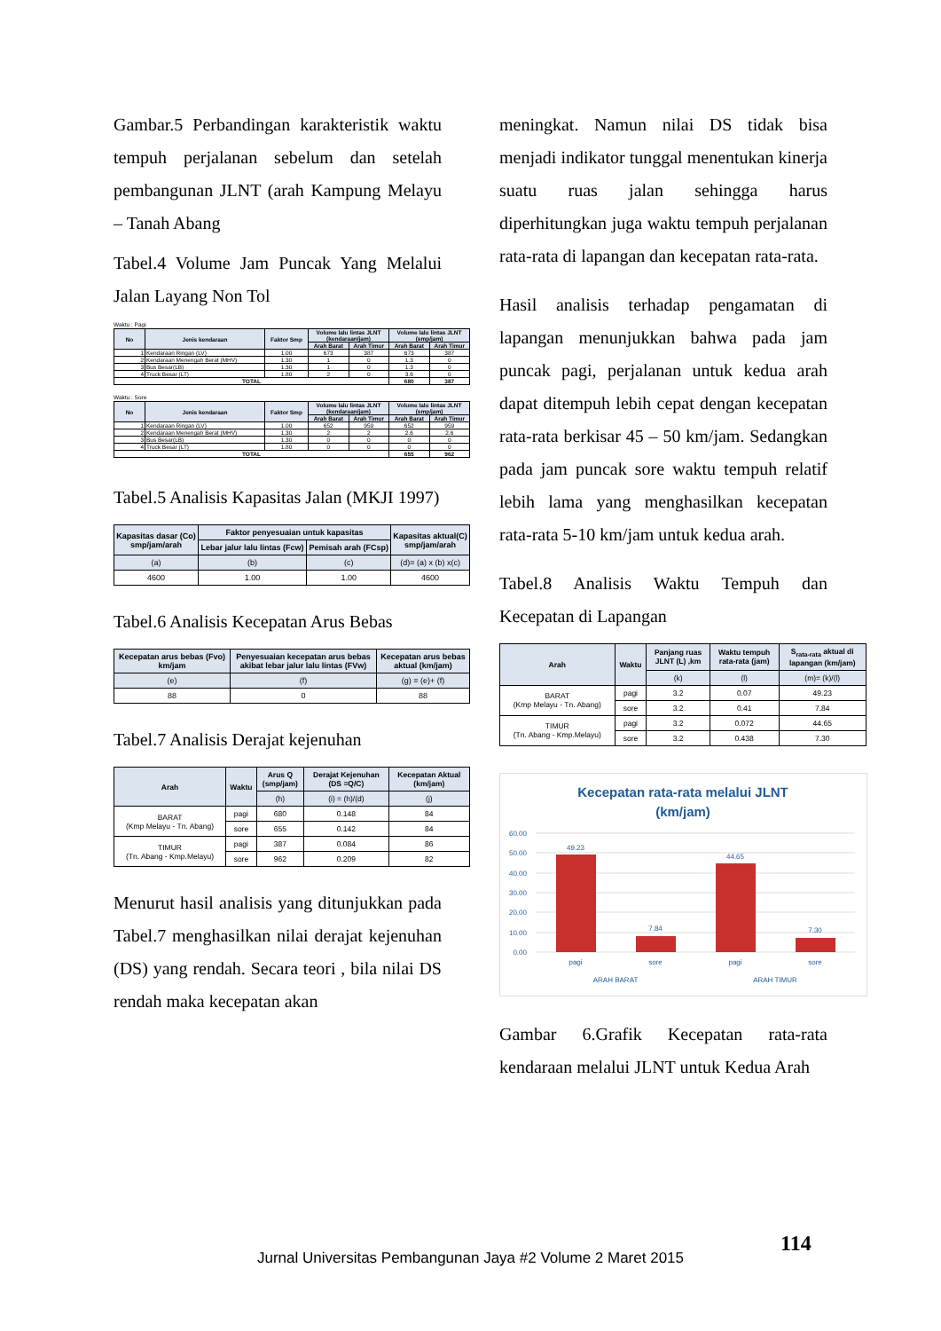Gambar.5 Perbandingan karakteristik waktu tempuh perjalanan sebelum dan setelah pembangunan JLNT (arah Kampung Melayu – Tanah Abang
Tabel.4 Volume Jam Puncak Yang Melalui Jalan Layang Non Tol
Waktu : Pagi
| No | Jenis kendaraan | Faktor Smp | Volume lalu lintas JLNT (kendaraan/jam) | | Volume lalu lintas JLNT (smp/jam) | |
| --- | --- | --- | --- | --- | --- | --- |
| | | | Arah Barat | Arah Timur | Arah Barat | Arah Timur |
| 1 | Kendaraan Ringan (LV) | 1.00 | 673 | 387 | 673 | 387 |
| 2 | Kendaraan Menengah Berat (MHV) | 1.30 | 1 | 0 | 1.3 | 0 |
| 3 | Bus Besar(LB) | 1.30 | 1 | 0 | 1.3 | 0 |
| 4 | Truck Besar (LT) | 1.80 | 2 | 0 | 3.6 | 0 |
| TOTAL | | | | | 680 | 387 |
Waktu : Sore
| No | Jenis kendaraan | Faktor Smp | Volume lalu lintas JLNT (kendaraan/jam) | | Volume lalu lintas JLNT (smp/jam) | |
| --- | --- | --- | --- | --- | --- | --- |
| | | | Arah Barat | Arah Timur | Arah Barat | Arah Timur |
| 1 | Kendaraan Ringan (LV) | 1.00 | 652 | 959 | 652 | 959 |
| 2 | Kendaraan Menengah Berat (MHV) | 1.30 | 2 | 2 | 2.6 | 2.6 |
| 3 | Bus Besar(LB) | 1.30 | 0 | 0 | 0 | 0 |
| 4 | Truck Besar (LT) | 1.80 | 0 | 0 | 0 | 0 |
| TOTAL | | | | | 655 | 962 |
Tabel.5 Analisis Kapasitas Jalan (MKJI 1997)
| Kapasitas dasar (Co) smp/jam/arah | Faktor penyesuaian untuk kapasitas | | Kapasitas aktual(C) smp/jam/arah |
| --- | --- | --- | --- |
| | Lebar jalur lalu lintas (Fcw) | Pemisah arah (FCsp) | |
| (a) | (b) | (c) | (d)= (a) x (b) x(c) |
| 4600 | 1.00 | 1.00 | 4600 |
Tabel.6 Analisis Kecepatan Arus Bebas
| Kecepatan arus bebas (Fvo) km/jam | Penyesuaian kecepatan arus bebas akibat lebar jalur lalu lintas (FVw) | Kecepatan arus bebas aktual (km/jam) |
| --- | --- | --- |
| (e) | (f) | (g) = (e)+ (f) |
| 88 | 0 | 88 |
Tabel.7 Analisis Derajat kejenuhan
| Arah | Waktu | Arus Q (smp/jam) | Derajat Kejenuhan (DS =Q/C) | Kecepatan Aktual (km/jam) |
| --- | --- | --- | --- | --- |
| | | (h) | (i) = (h)/(d) | (j) |
| BARAT (Kmp Melayu - Tn. Abang) | pagi | 680 | 0.148 | 84 |
| | sore | 655 | 0.142 | 84 |
| TIMUR (Tn. Abang - Kmp.Melayu) | pagi | 387 | 0.084 | 86 |
| | sore | 962 | 0.209 | 82 |
Menurut hasil analisis yang ditunjukkan pada Tabel.7 menghasilkan nilai derajat kejenuhan (DS) yang rendah. Secara teori , bila nilai DS rendah maka kecepatan akan
meningkat. Namun nilai DS tidak bisa menjadi indikator tunggal menentukan kinerja suatu ruas jalan sehingga harus diperhitungkan juga waktu tempuh perjalanan rata-rata di lapangan dan kecepatan rata-rata.
Hasil analisis terhadap pengamatan di lapangan menunjukkan bahwa pada jam puncak pagi, perjalanan untuk kedua arah dapat ditempuh lebih cepat dengan kecepatan rata-rata berkisar 45 – 50 km/jam. Sedangkan pada jam puncak sore waktu tempuh relatif lebih lama yang menghasilkan kecepatan rata-rata 5-10 km/jam untuk kedua arah.
Tabel.8 Analisis Waktu Tempuh dan Kecepatan di Lapangan
| Arah | Waktu | Panjang ruas JLNT (L) ,km | Waktu tempuh rata-rata (jam) | S<sub>rata-rata</sub> aktual di lapangan (km/jam) |
| --- | --- | --- | --- | --- |
| | | (k) | (l) | (m)= (k)/(l) |
| BARAT (Kmp Melayu - Tn. Abang) | pagi | 3.2 | 0.07 | 49.23 |
| | sore | 3.2 | 0.41 | 7.84 |
| TIMUR (Tn. Abang - Kmp.Melayu) | pagi | 3.2 | 0.072 | 44.65 |
| | sore | 3.2 | 0.438 | 7.30 |
Kecepatan rata-rata melalui JLNT
(km/jam)
60.00
50.00
40.00
30.00
20.00
10.00
0.00
49.23
7.84
44.65
7.30
pagi
sore
pagi
sore
ARAH BARAT
ARAH TIMUR
Gambar 6.Grafik Kecepatan rata-rata kendaraan melalui JLNT untuk Kedua Arah
114
Jurnal Universitas Pembangunan Jaya #2 Volume 2 Maret 2015